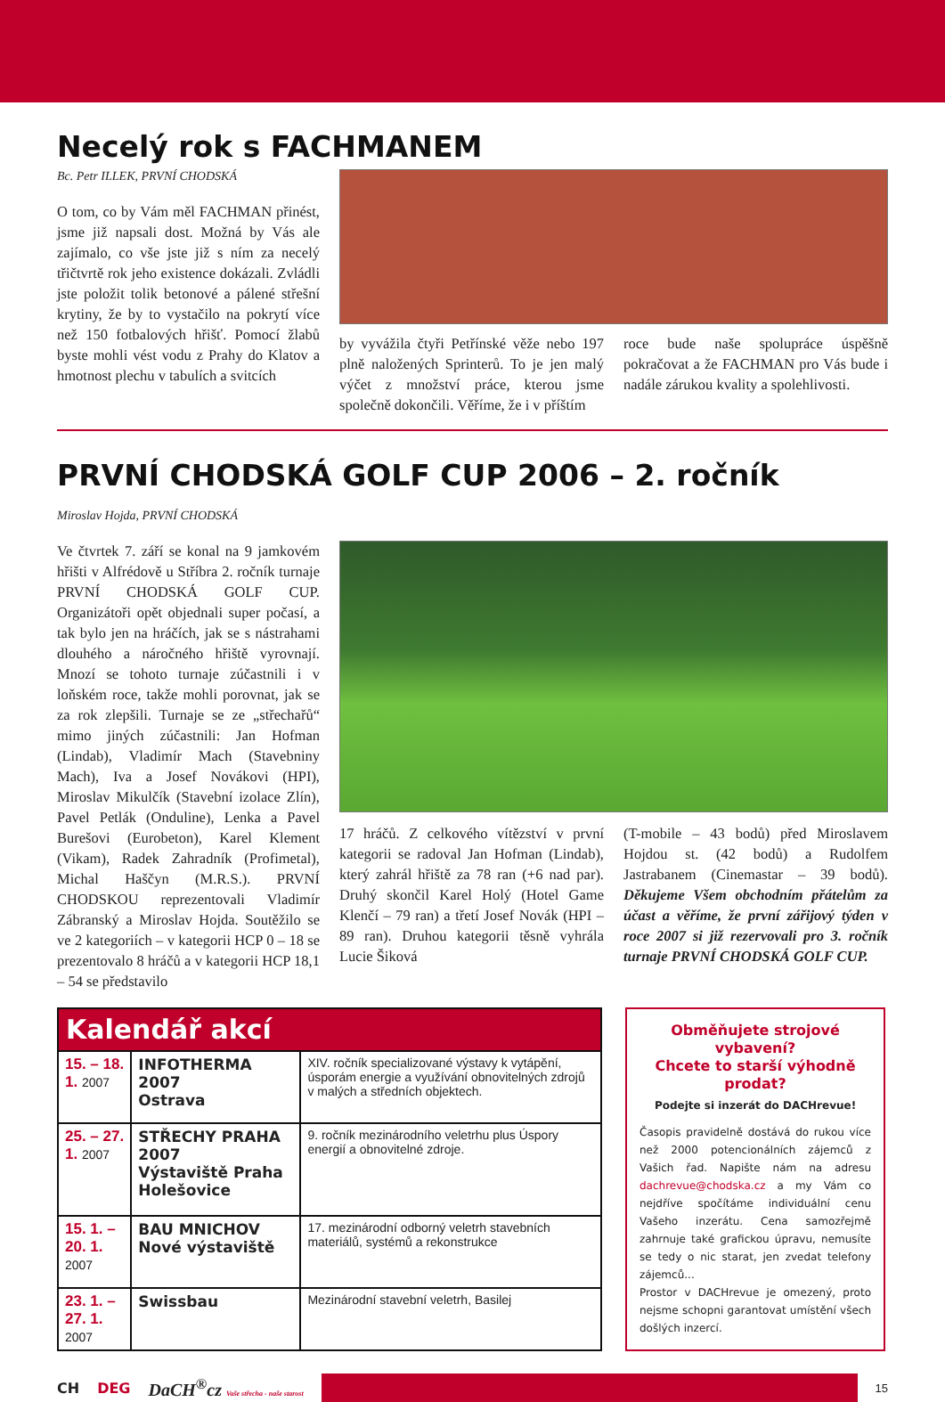Necelý rok s FACHMANEM
Bc. Petr ILLEK, PRVNÍ CHODSKÁ
O tom, co by Vám měl FACHMAN přinést, jsme již napsali dost. Možná by Vás ale zajímalo, co vše jste již s ním za necelý třičtvrtě rok jeho existence dokázali. Zvládli jste položit tolik betonové a pálené střešní krytiny, že by to vystačilo na pokrytí více než 150 fotbalových hřišť. Pomocí žlabů byste mohli vést vodu z Prahy do Klatov a hmotnost plechu v tabulích a svitcích
by vyvážila čtyři Petřínské věže nebo 197 plně naložených Sprinterů. To je jen malý výčet z množství práce, kterou jsme společně dokončili. Věříme, že i v příštím
roce bude naše spolupráce úspěšně pokračovat a že FACHMAN pro Vás bude i nadále zárukou kvality a spolehlivosti.
PRVNÍ CHODSKÁ GOLF CUP 2006 – 2. ročník
Miroslav Hojda, PRVNÍ CHODSKÁ
Ve čtvrtek 7. září se konal na 9 jamkovém hřišti v Alfrédově u Stříbra 2. ročník turnaje PRVNÍ CHODSKÁ GOLF CUP. Organizátoři opět objednali super počasí, a tak bylo jen na hráčích, jak se s nástrahami dlouhého a náročného hřiště vyrovnají. Mnozí se tohoto turnaje zúčastnili i v loňském roce, takže mohli porovnat, jak se za rok zlepšili. Turnaje se ze „střechařů“ mimo jiných zúčastnili: Jan Hofman (Lindab), Vladimír Mach (Stavebniny Mach), Iva a Josef Novákovi (HPI), Miroslav Mikulčík (Stavební izolace Zlín), Pavel Petlák (Onduline), Lenka a Pavel Burešovi (Eurobeton), Karel Klement (Vikam), Radek Zahradník (Profimetal), Michal Haščyn (M.R.S.). PRVNÍ CHODSKOU reprezentovali Vladimír Zábranský a Miroslav Hojda. Soutěžilo se ve 2 kategoriích – v kategorii HCP 0 – 18 se prezentovalo 8 hráčů a v kategorii HCP 18,1 – 54 se představilo
17 hráčů. Z celkového vítězství v první kategorii se radoval Jan Hofman (Lindab), který zahrál hřiště za 78 ran (+6 nad par). Druhý skončil Karel Holý (Hotel Game Klenčí – 79 ran) a třetí Josef Novák (HPI – 89 ran). Druhou kategorii těsně vyhrála Lucie Šiková
(T-mobile – 43 bodů) před Miroslavem Hojdou st. (42 bodů) a Rudolfem Jastrabanem (Cinemastar – 39 bodů). Děkujeme Všem obchodním přátelům za účast a věříme, že první zářijový týden v roce 2007 si již rezervovali pro 3. ročník turnaje PRVNÍ CHODSKÁ GOLF CUP.
| Kalendář akcí | | |
| --- | --- | --- |
| 15. – 18. 1. 2007 | INFOTHERMA 2007 Ostrava | XIV. ročník specializované výstavy k vytápění, úsporám energie a využívání obnovitelných zdrojů v malých a středních objektech. |
| 25. – 27. 1. 2007 | STŘECHY PRAHA 2007 Výstaviště Praha Holešovice | 9. ročník mezinárodního veletrhu plus Úspory energií a obnovitelné zdroje. |
| 15. 1. – 20. 1. 2007 | BAU MNICHOV Nové výstaviště | 17. mezinárodní odborný veletrh stavebních materiálů, systémů a rekonstrukce |
| 23. 1. – 27. 1. 2007 | Swissbau | Mezinárodní stavební veletrh, Basilej |
Obměňujete strojové vybavení?
Chcete to starší výhodně prodat?
Podejte si inzerát do DACHrevue!
Časopis pravidelně dostává do rukou více než 2000 potencionálních zájemců z Vašich řad. Napište nám na adresu dachrevue@chodska.cz a my Vám co nejdříve spočítáme individuální cenu Vašeho inzerátu. Cena samozřejmě zahrnuje také grafickou úpravu, nemusíte se tedy o nic starat, jen zvedat telefony zájemců...
Prostor v DACHrevue je omezený, proto nejsme schopni garantovat umístění všech došlých inzercí.
CH DEG DaCH<sup>®</sup>cz Vaše střecha - naše starost
15